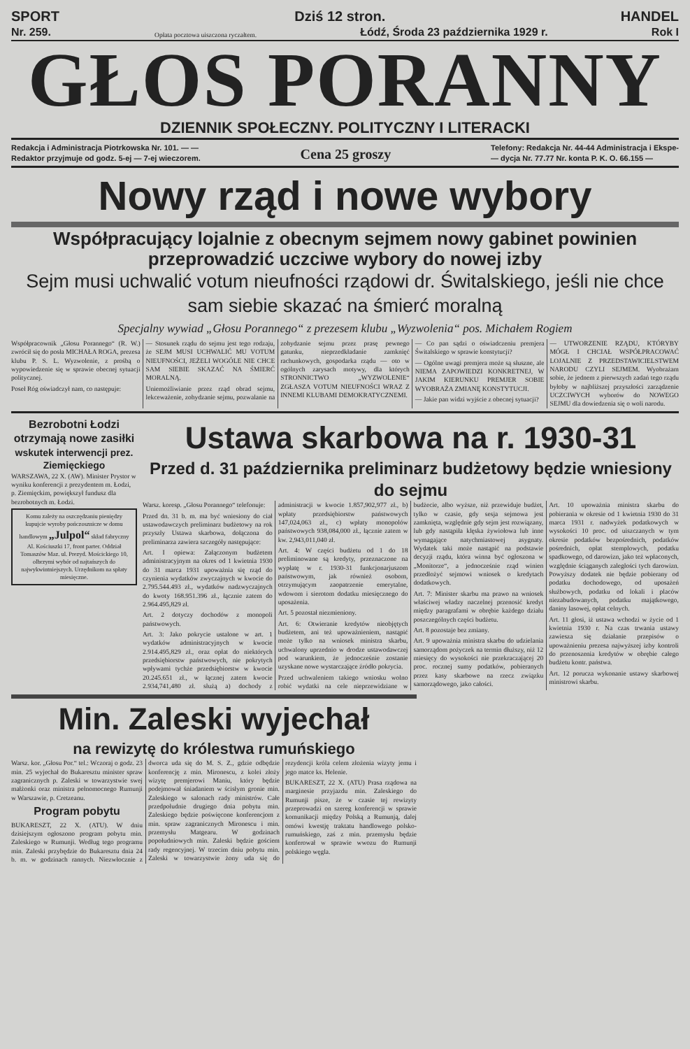SPORT Dziś 12 stron. HANDEL
Nr. 259. Opłata pocztowa uiszczona ryczałtem. Łódź, Środa 23 października 1929 r. Rok I
GŁOS PORANNY
DZIENNIK SPOŁECZNY. POLITYCZNY I LITERACKI
Redakcja i Administracja Piotrkowska Nr. 101. — —
Redaktor przyjmuje od godz. 5-ej — 7-ej wieczorem. Cena 25 groszy Telefony: Redakcja Nr. 44-44 Administracja i Ekspe-
— dycja Nr. 77.77 Nr. konta P. K. O. 66.155 —
Nowy rząd i nowe wybory
Współpracujący lojalnie z obecnym sejmem nowy gabinet powinien przeprowadzić uczciwe wybory do nowej izby
Sejm musi uchwalić votum nieufności rządowi dr. Świtalskiego, jeśli nie chce sam siebie skazać na śmierć moralną
Specjalny wywiad „Głosu Porannego“ z prezesem klubu „Wyzwolenia“ pos. Michałem Rogiem
Współpracownik „Głosu Porannego“ (R. W.) zwrócił się do posła MICHAŁA ROGA, prezesa klubu P. S. L. Wyzwolenie, z prośbą o wypowiedzenie się w sprawie obecnej sytuacji politycznej.
Poseł Róg oświadczył nam, co następuje:
— Stosunek rządu do sejmu jest tego rodzaju, że SEJM MUSI UCHWALIĆ MU VOTUM NIEUFNOŚCI, JEŻELI WOGÓLE NIE CHCE SAM SIEBIE SKAZAĆ NA ŚMIERĆ MORALNĄ.
Uniemożliwianie przez rząd obrad sejmu, lekceważenie, zohydzanie sejmu, pozwalanie na zohydzanie sejmu przez prasę pewnego gatunku, nieprzedkładanie zamknięć rachunkowych, gospodarka rządu — oto w ogólnych zarysach motywy, dla których STRONNICTWO „WYZWOLENIE“ ZGŁASZA VOTUM NIEUFNOŚCI WRAZ Z INNEMI KLUBAMI DEMOKRATYCZNEMI.
— Co pan sądzi o oświadczeniu premjera Świtalskiego w sprawie konstytucji?
— Ogólne uwagi premjera może są słuszne, ale NIEMA ZAPOWIEDZI KONKRETNEJ, W JAKIM KIERUNKU PREMJER SOBIE WYOBRAŻA ZMIANĘ KONSTYTUCJI.
— Jakie pan widzi wyjście z obecnej sytuacji?
— UTWORZENIE RZĄDU, KTÓRYBY MÓGŁ I CHCIAŁ WSPÓŁPRACOWAĆ LOJALNIE Z PRZEDSTAWICIELSTWEM NARODU CZYLI SEJMEM. Wyobrażam sobie, że jednem z pierwszych zadań tego rządu byłoby w najbliższej przyszłości zarządzenie UCZCIWYCH wyborów do NOWEGO SEJMU dla dowiedzenia się o woli narodu.
Bezrobotni Łodzi otrzymają nowe zasiłki
wskutek interwencji prez. Ziemięckiego
WARSZAWA, 22 X. (AW). Minister Prystor w wyniku konferencji z prezydentem m. Łodzi, p. Ziemięckim, powiększył fundusz dla bezrobotnych m. Łodzi.
Komu zależy na oszczędzaniu pieniędzy kupujcie wyroby pończosznicze w domu handlowym „Julpol“ skład fabryczny Al. Kościuszki 17, front parter. Oddział Tomaszów Maz. ul. Prezyd. Mościckiego 10, olbrzymi wybór od najtańszych do najwykwintniejszych. Urzędnikom na spłaty miesięczne.
Ustawa skarbowa na r. 1930-31
Przed d. 31 października preliminarz budżetowy będzie wniesiony do sejmu
Warsz. koresp. „Głosu Porannego“ telefonuje:
Przed dn. 31 b. m. ma być wniesiony do ciał ustawodawczych preliminarz budżetowy na rok przyszły Ustawa skarbowa, dołączona do preliminarza zawiera szczegóły następujące:
Art. I opiewa: Załączonym budżetem administracyjnym na okres od 1 kwietnia 1930 do 31 marca 1931 upoważnia się rząd do czynienia wydatków zwyczajnych w kwocie do 2.795.544.493 zł., wydatków nadzwyczajnych do kwoty 168.951.396 zł., łącznie zatem do 2.964.495,829 zł.
Art. 2 dotyczy dochodów z monopoli państwowych.
Art. 3: Jako pokrycie ustalone w art. 1 wydatków administracyjnych w kwocie 2.914.495,829 zł., oraz opłat do niektórych przedsiębiorstw państwowych, nie pokrytych wpływami tychże przedsiębiorstw w kwocie 20.245.651 zł., w łącznej zatem kwocie 2.934,741,480 zł. służą a) dochody z administracji w kwocie 1.857,902,977 zł., b) wpłaty przedsiębiorstw państwowych 147,024,063 zł., c) wpłaty monopolów państwowych 938,084,000 zł., łącznie zatem w kw. 2,943,011,040 zł.
Art. 4: W części budżetu od 1 do 18 preliminowane są kredyty, przeznaczone na wypłatę w r. 1930-31 funkcjonarjuszom państwowym, jak również osobom, otrzymującym zaopatrzenie emerytalne, wdowom i sierotom dodatku miesięcznego do uposażenia.
Art. 5 pozostał niezmieniony.
Art. 6: Otwieranie kredytów nieobjętych budżetem, ani też upoważnieniem, nastąpić może tylko na wniosek ministra skarbu, uchwalony uprzednio w drodze ustawodawczej pod warunkiem, że jednocześnie zostanie uzyskane nowe wystarczające źródło pokrycia.
Przed uchwaleniem takiego wniosku wolno robić wydatki na cele nieprzewidziane w budżecie, albo wyższe, niż przewiduje budżet, tylko w czasie, gdy sesja sejmowa jest zamknięta, względnie gdy sejm jest rozwiązany, lub gdy nastąpiła klęska żywiołowa lub inne wymagające natychmiastowej asygnaty. Wydatek taki może nastąpić na podstawie decyzji rządu, która winna być ogłoszona w „Monitorze“, a jednocześnie rząd winien przedłożyć sejmowi wniosek o kredytach dodatkowych.
Art. 7: Minister skarbu ma prawo na wniosek właściwej władzy naczelnej przenosić kredyt między paragrafami w obrębie każdego działu poszczególnych części budżetu.
Art. 8 pozostaje bez zmiany.
Art. 9 upoważnia ministra skarbu do udzielania samorządom pożyczek na termin dłuższy, niż 12 miesięcy do wysokości nie przekraczającej 20 proc. rocznej sumy podatków, pobieranych przez kasy skarbowe na rzecz związku samorządowego, jako całości.
Art. 10 upoważnia ministra skarbu do pobierania w okresie od 1 kwietnia 1930 do 31 marca 1931 r. nadwyżek podatkowych w wysokości 10 proc. od uiszczanych w tym okresie podatków bezpośrednich, podatków pośrednich, opłat stemplowych, podatku spadkowego, od darowizn, jako też wpłaconych, względnie ściąganych zaległości tych darowizn. Powyższy dodatek nie będzie pobierany od podatku dochodowego, od uposażeń służbowych, podatku od lokali i placów niezabudowanych, podatku majątkowego, daniny lasowej, opłat celnych.
Art. 11 głosi, iż ustawa wchodzi w życie od 1 kwietnia 1930 r. Na czas trwania ustawy zawiesza się działanie przepisów o upoważnieniu prezesa najwyższej izby kontroli do przenoszenia kredytów w obrębie całego budżetu kontr. państwa.
Art. 12 porucza wykonanie ustawy skarbowej ministrowi skarbu.
Min. Zaleski wyjechał
na rewizytę do królestwa rumuńskiego
Warsz. kor. „Głosu Por.“ tel.: Wczoraj o godz. 23 min. 25 wyjechał do Bukaresztu minister spraw zagranicznych p. Zaleski w towarzystwie swej małżonki oraz ministra pełnomocnego Rumunji w Warszawie, p. Cretzeanu.
Program pobytu
BUKARESZT, 22 X. (ATU). W dniu dzisiejszym ogłoszono program pobytu min. Zaleskiego w Rumunji. Według tego programu min. Zaleski przybędzie do Bukaresztu dnia 24 b. m. w godzinach rannych. Niezwłocznie z dworca uda się do M. S. Z., gdzie odbędzie konferencję z min. Mironescu, z kolei złoży wizytę premjerowi Maniu, który będzie podejmował śniadaniem w ścisłym gronie min. Zaleskiego w salonach rady ministrów. Całe przedpołudnie drugiego dnia pobytu min. Zaleskiego będzie poświęcone konferencjom z min. spraw zagranicznych Mironescu i min. przemysłu Matgearu. W godzinach popołudniowych min. Zaleski będzie gościem rady regencyjnej. W trzecim dniu pobytu min. Zaleski w towarzystwie żony uda się do rezydencji króla celem złożenia wizyty jemu i jego matce ks. Helenie.
BUKARESZT, 22 X. (ATU) Prasa rządowa na marginesie przyjazdu min. Zaleskiego do Rumunji pisze, że w czasie tej rewizyty przeprowadzi on szereg konferencji w sprawie komunikacji między Polską a Rumunją, dalej omówi kwestję traktatu handlowego polsko-rumuńskiego, zaś z min. przemysłu będzie konferował w sprawie wwozu do Rumunji polskiego węgla.